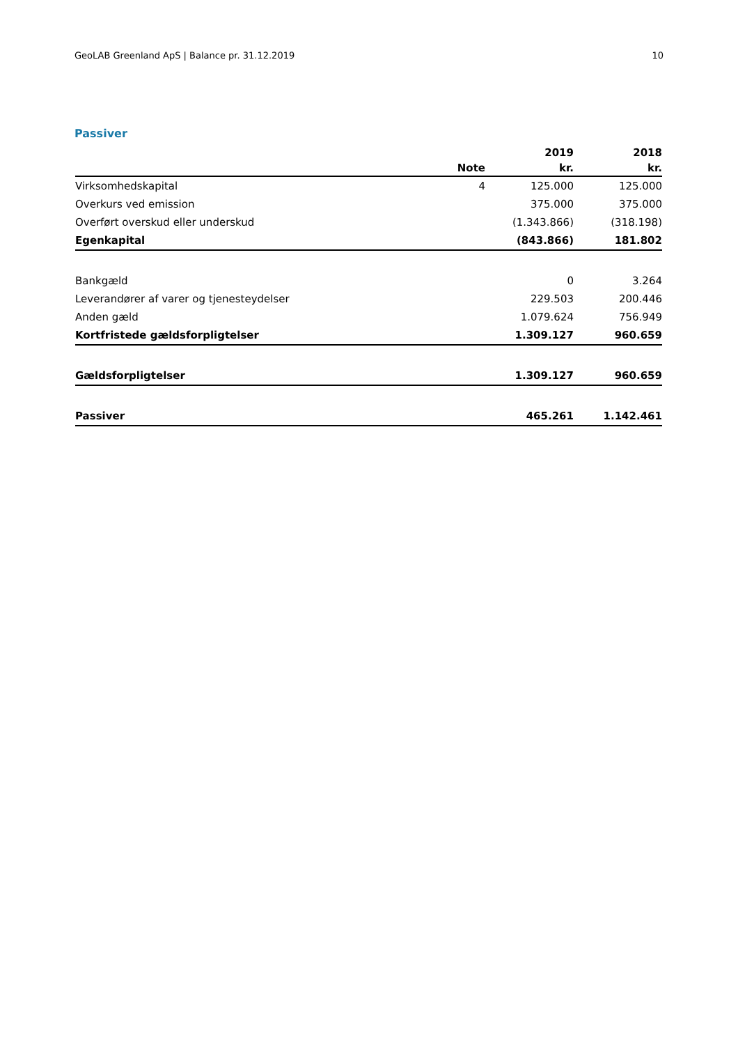GeoLAB Greenland ApS | Balance pr. 31.12.2019 10
Passiver
| | | 2019 | 2018 |
| --- | --- | --- | --- |
| | Note | kr. | kr. |
| Virksomhedskapital | 4 | 125.000 | 125.000 |
| Overkurs ved emission | | 375.000 | 375.000 |
| Overført overskud eller underskud | | (1.343.866) | (318.198) |
| Egenkapital | | (843.866) | 181.802 |
| Bankgæld | | 0 | 3.264 |
| Leverandører af varer og tjenesteydelser | | 229.503 | 200.446 |
| Anden gæld | | 1.079.624 | 756.949 |
| Kortfristede gældsforpligtelser | | 1.309.127 | 960.659 |
| Gældsforpligtelser | | 1.309.127 | 960.659 |
| Passiver | | 465.261 | 1.142.461 |